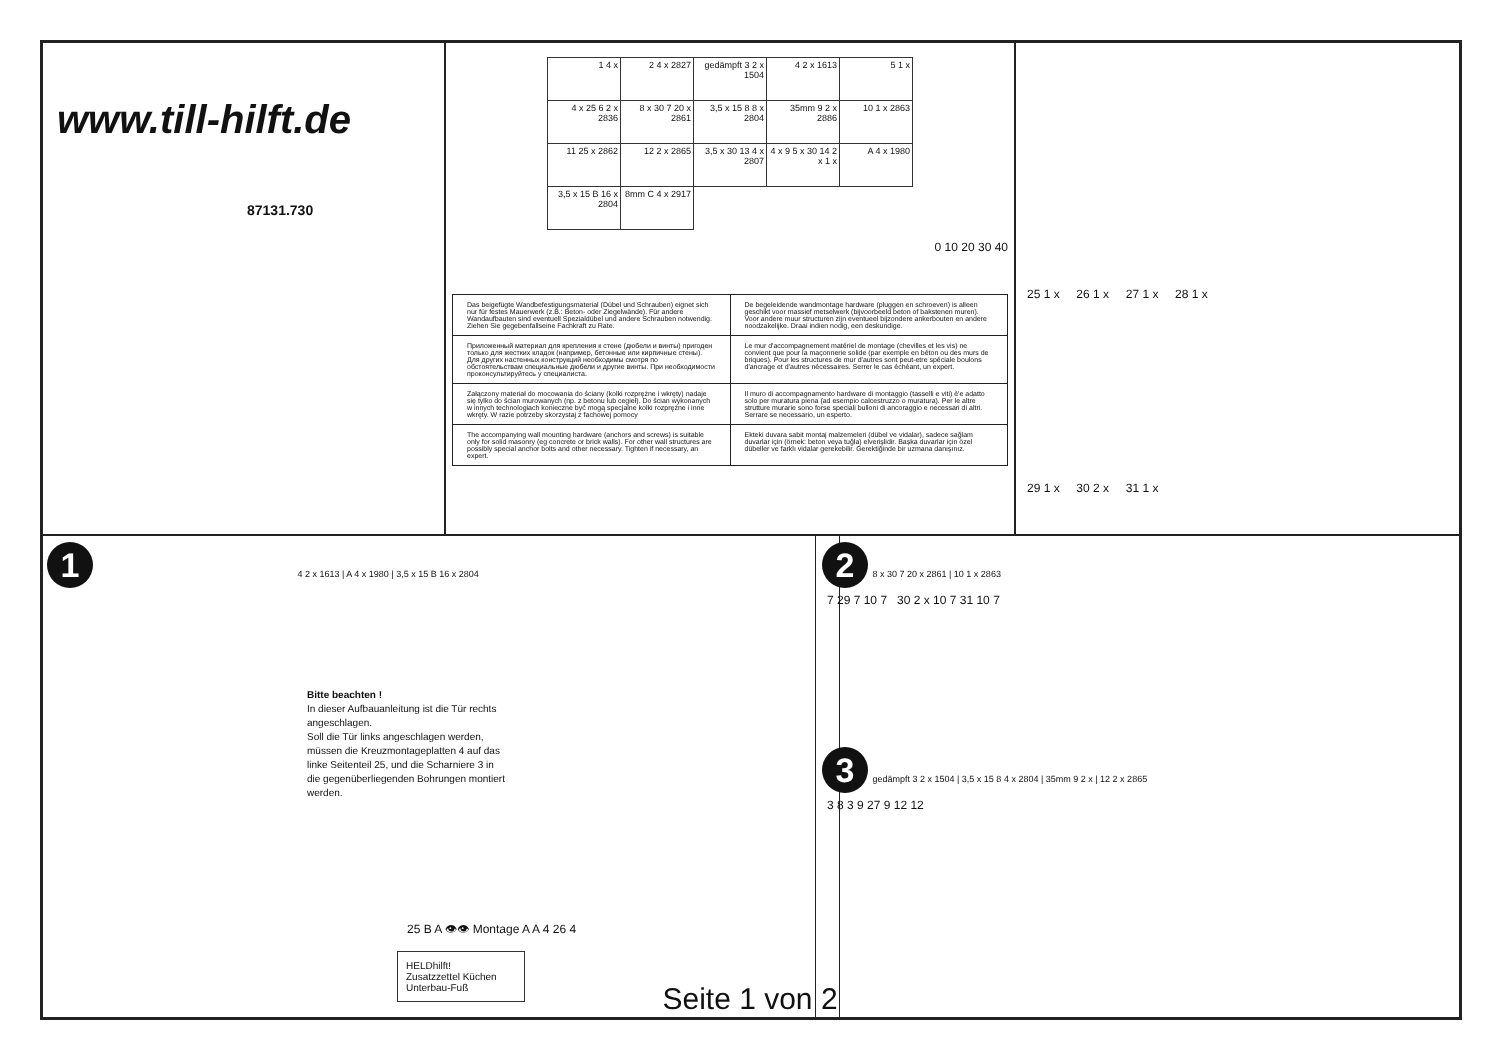www.till-hilft.de
87131.730
| 1 4 x | 2 4 x 2827 | gedämpft 3 2 x 1504 | 4 2 x 1613 | 5 1 x |
| 4 x 25 6 2 x 2836 | 8 x 30 7 20 x 2861 | 3,5 x 15 8 8 x 2804 | 35mm 9 2 x 2886 | 10 1 x 2863 |
| 11 25 x 2862 | 12 2 x 2865 | 3,5 x 30 13 4 x 2807 | 4 x 9 5 x 30 14 2 x 1 x | A 4 x 1980 |
| 3,5 x 15 B 16 x 2804 | 8mm C 4 x 2917 | | | |
0 10 20 30 40
| Das beigefügte Wandbefestigungsmaterial (Dübel und Schrauben) eignet sich nur für festes Mauerwerk (z.B.: Beton- oder Ziegelwände). Für andere Wandaufbauten sind eventuell Spezialdübel und andere Schrauben notwendig. Ziehen Sie gegebenfallseine Fachkraft zu Rate. | De begeleidende wandmontage hardware (pluggen en schroeven) is alleen geschikt voor massief metselwerk (bijvoorbeeld beton of bakstenen muren). Voor andere muur structuren zijn eventueel bijzondere ankerbouten en andere noodzakelijke. Draai indien nodig, een deskundige. |
| Приложенный материал для крепления к стене (дюбели и винты) пригоден только для жестких кладок (например, бетонные или кирпичные стены). Для других настенных конструкций необходимы смотря по обстоятельствам специальные дюбели и другие винты. При необходимости проконсультируйтесь у специалиста. | Le mur d'accompagnement matériel de montage (chevilles et les vis) ne convient que pour la maçonnerie solide (par exemple en béton ou des murs de briques). Pour les structures de mur d'autres sont peut-etre spéciale boulons d'ancrage et d'autres nécessaires. Serrer le cas échéant, un expert. |
| Załączony materiał do mocowania do ściany (kolki rozprężne i wkręty) nadaje się tylko do ścian murowanych (np. z betonu lub cegieł). Do ścian wykonanych w innych technologiach konieczne być mogą specjalne kolki rozprężne i inne wkręty. W razie potrzeby skorzystaj z fachowej pomocy | Il muro di accompagnamento hardware di montaggio (tasselli e viti) è'e adatto solo per muratura piena (ad esempio calcestruzzo o muratura). Per le altre strutture murarie sono forse speciali bulloni di ancoraggio e necessari di altri. Serrare se necessario, un esperto. |
| The accompanying wall mounting hardware (anchors and screws) is suitable only for solid masonry (eg concrete or brick walls). For other wall structures are possibly special anchor bolts and other necessary. Tighten if necessary, an expert. | Ekteki duvara sabit montaj malzemeleri (dübel ve vidalar), sadece sağlam duvarlar için (örnek: beton veya tuğla) elverişlidir. Başka duvarlar için özel dübeller ve farklı vidalar gerekebilir. Gerektiğinde bir uzmana danışınız. |
25 1 x 26 1 x 27 1 x 28 1 x
29 1 x 30 2 x 31 1 x
1 4 2 x 1613 | A 4 x 1980 | 3,5 x 15 B 16 x 2804
Bitte beachten !
In dieser Aufbauanleitung ist die Tür rechts angeschlagen.
Soll die Tür links angeschlagen werden, müssen die Kreuzmontageplatten 4 auf das linke Seitenteil 25, und die Scharniere 3 in die gegenüberliegenden Bohrungen montiert werden.
25 B A 👁👁 Montage A A 4 26 4
HELDhilft!
Zusatzzettel Küchen Unterbau-Fuß
2 8 x 30 7 20 x 2861 | 10 1 x 2863
7 29 7 10 7 30 2 x 10 7 31 10 7
3 gedämpft 3 2 x 1504 | 3,5 x 15 8 4 x 2804 | 35mm 9 2 x | 12 2 x 2865
3 8 3 9 27 9 12 12
Seite 1 von 2